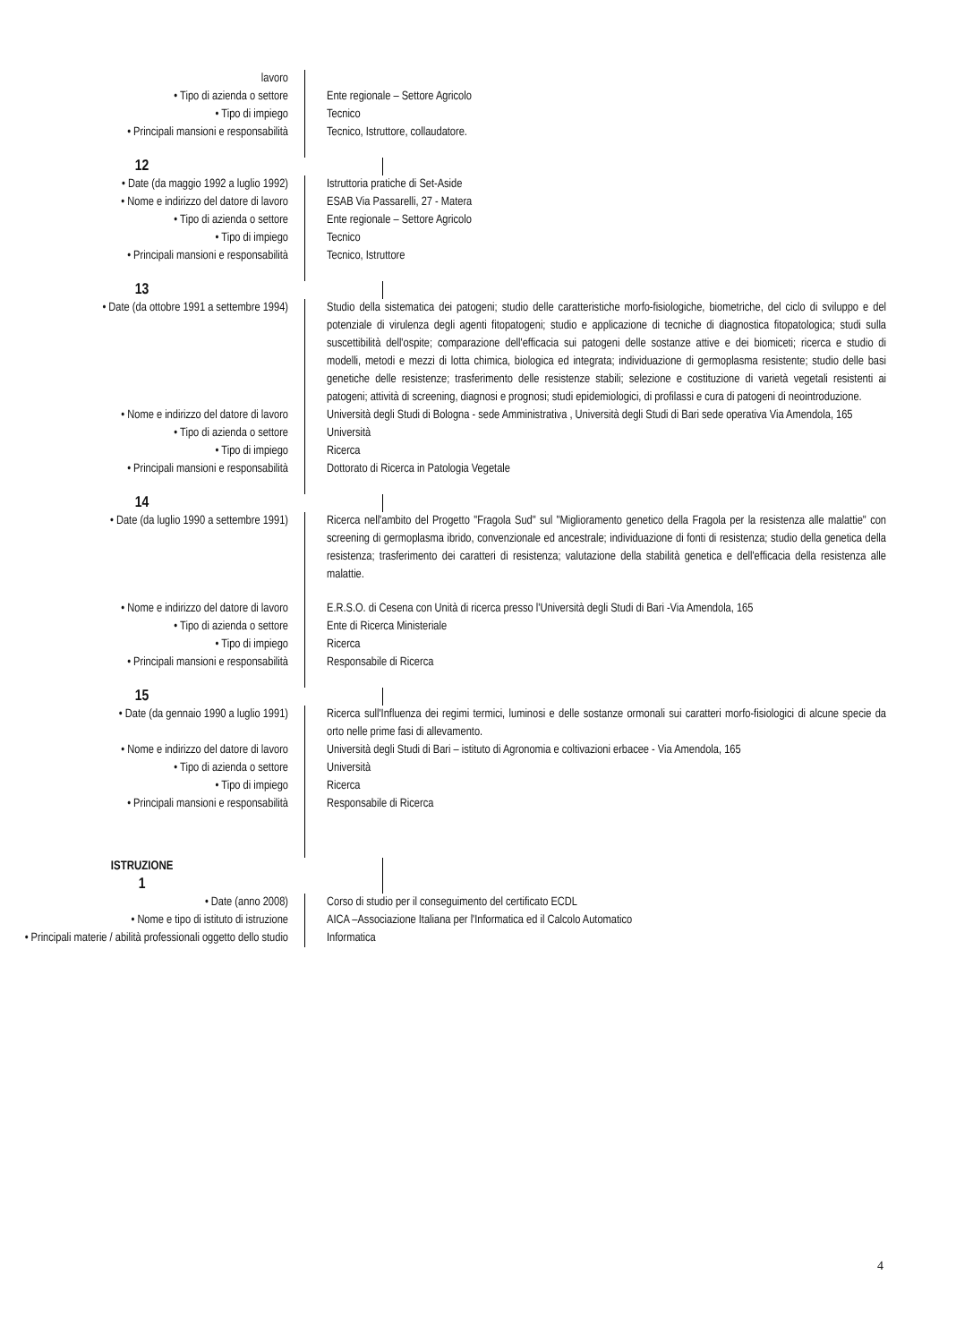lavoro
• Tipo di azienda o settore Ente regionale – Settore Agricolo
• Tipo di impiego Tecnico
• Principali mansioni e responsabilità Tecnico, Istruttore, collaudatore.
12
• Date (da maggio 1992 a luglio 1992) Istruttoria pratiche di Set-Aside
• Nome e indirizzo del datore di lavoro ESAB Via Passarelli, 27 - Matera
• Tipo di azienda o settore Ente regionale – Settore Agricolo
• Tipo di impiego Tecnico
• Principali mansioni e responsabilità Tecnico, Istruttore
13
• Date (da ottobre 1991 a settembre 1994)
Studio della sistematica dei patogeni; studio delle caratteristiche morfo-fisiologiche, biometriche, del ciclo di sviluppo e del potenziale di virulenza degli agenti fitopatogeni; studio e applicazione di tecniche di diagnostica fitopatologica; studi sulla suscettibilità dell'ospite; comparazione dell'efficacia sui patogeni delle sostanze attive e dei biomiceti; ricerca e studio di modelli, metodi e mezzi di lotta chimica, biologica ed integrata; individuazione di germoplasma resistente; studio delle basi genetiche delle resistenze; trasferimento delle resistenze stabili; selezione e costituzione di varietà vegetali resistenti ai patogeni; attività di screening, diagnosi e prognosi; studi epidemiologici, di profilassi e cura di patogeni di neointroduzione.
• Nome e indirizzo del datore di lavoro Università degli Studi di Bologna - sede Amministrativa , Università degli Studi di Bari sede operativa Via Amendola, 165
• Tipo di azienda o settore Università
• Tipo di impiego Ricerca
• Principali mansioni e responsabilità Dottorato di Ricerca in Patologia Vegetale
14
• Date (da luglio 1990 a settembre 1991)
Ricerca nell'ambito del Progetto "Fragola Sud" sul "Miglioramento genetico della Fragola per la resistenza alle malattie" con screening di germoplasma ibrido, convenzionale ed ancestrale; individuazione di fonti di resistenza; studio della genetica della resistenza; trasferimento dei caratteri di resistenza; valutazione della stabilità genetica e dell'efficacia della resistenza alle malattie.
• Nome e indirizzo del datore di lavoro E.R.S.O. di Cesena con Unità di ricerca presso l'Università degli Studi di Bari -Via Amendola, 165
• Tipo di azienda o settore Ente di Ricerca Ministeriale
• Tipo di impiego Ricerca
• Principali mansioni e responsabilità Responsabile di Ricerca
15
• Date (da gennaio 1990 a luglio 1991) Ricerca sull'Influenza dei regimi termici, luminosi e delle sostanze ormonali sui caratteri morfo-fisiologici di alcune specie da orto nelle prime fasi di allevamento.
• Nome e indirizzo del datore di lavoro Università degli Studi di Bari – istituto di Agronomia e coltivazioni erbacee - Via Amendola, 165
• Tipo di azienda o settore Università
• Tipo di impiego Ricerca
• Principali mansioni e responsabilità Responsabile di Ricerca
ISTRUZIONE
1
• Date (anno 2008) Corso di studio per il conseguimento del certificato ECDL
• Nome e tipo di istituto di istruzione AICA –Associazione Italiana per l'Informatica ed il Calcolo Automatico
• Principali materie / abilità professionali oggetto dello studio
Informatica
4